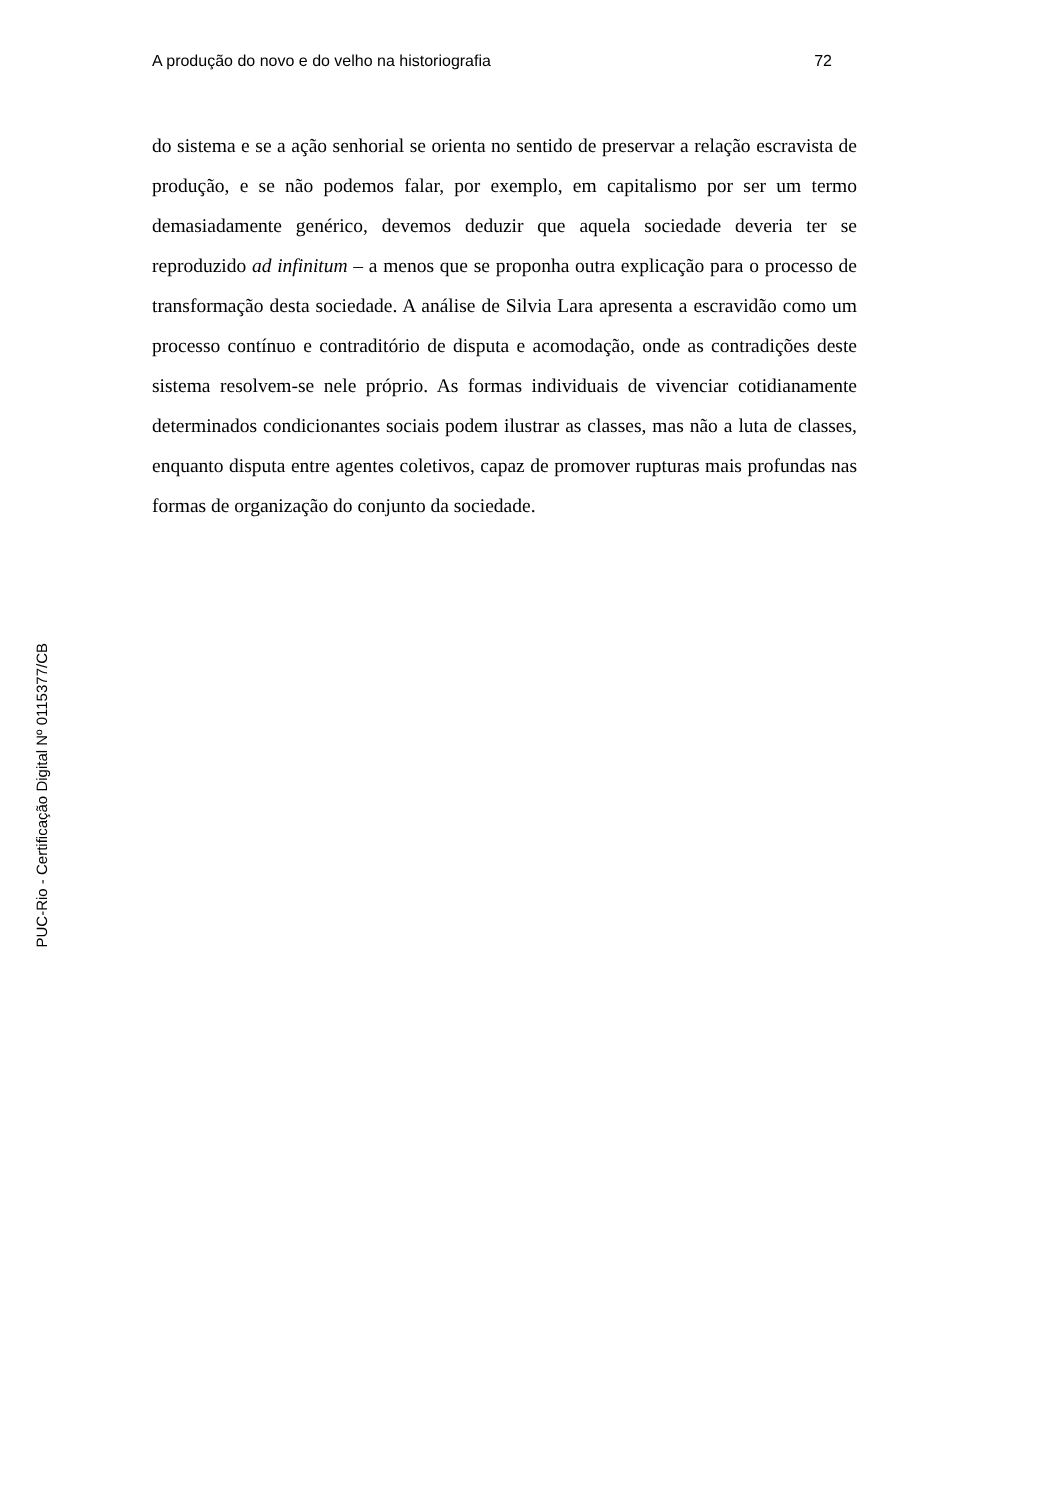A produção do novo e do velho na historiografia 72
do sistema e se a ação senhorial se orienta no sentido de preservar a relação escravista de produção, e se não podemos falar, por exemplo, em capitalismo por ser um termo demasiadamente genérico, devemos deduzir que aquela sociedade deveria ter se reproduzido ad infinitum – a menos que se proponha outra explicação para o processo de transformação desta sociedade. A análise de Silvia Lara apresenta a escravidão como um processo contínuo e contraditório de disputa e acomodação, onde as contradições deste sistema resolvem-se nele próprio. As formas individuais de vivenciar cotidianamente determinados condicionantes sociais podem ilustrar as classes, mas não a luta de classes, enquanto disputa entre agentes coletivos, capaz de promover rupturas mais profundas nas formas de organização do conjunto da sociedade.
PUC-Rio - Certificação Digital Nº 0115377/CB